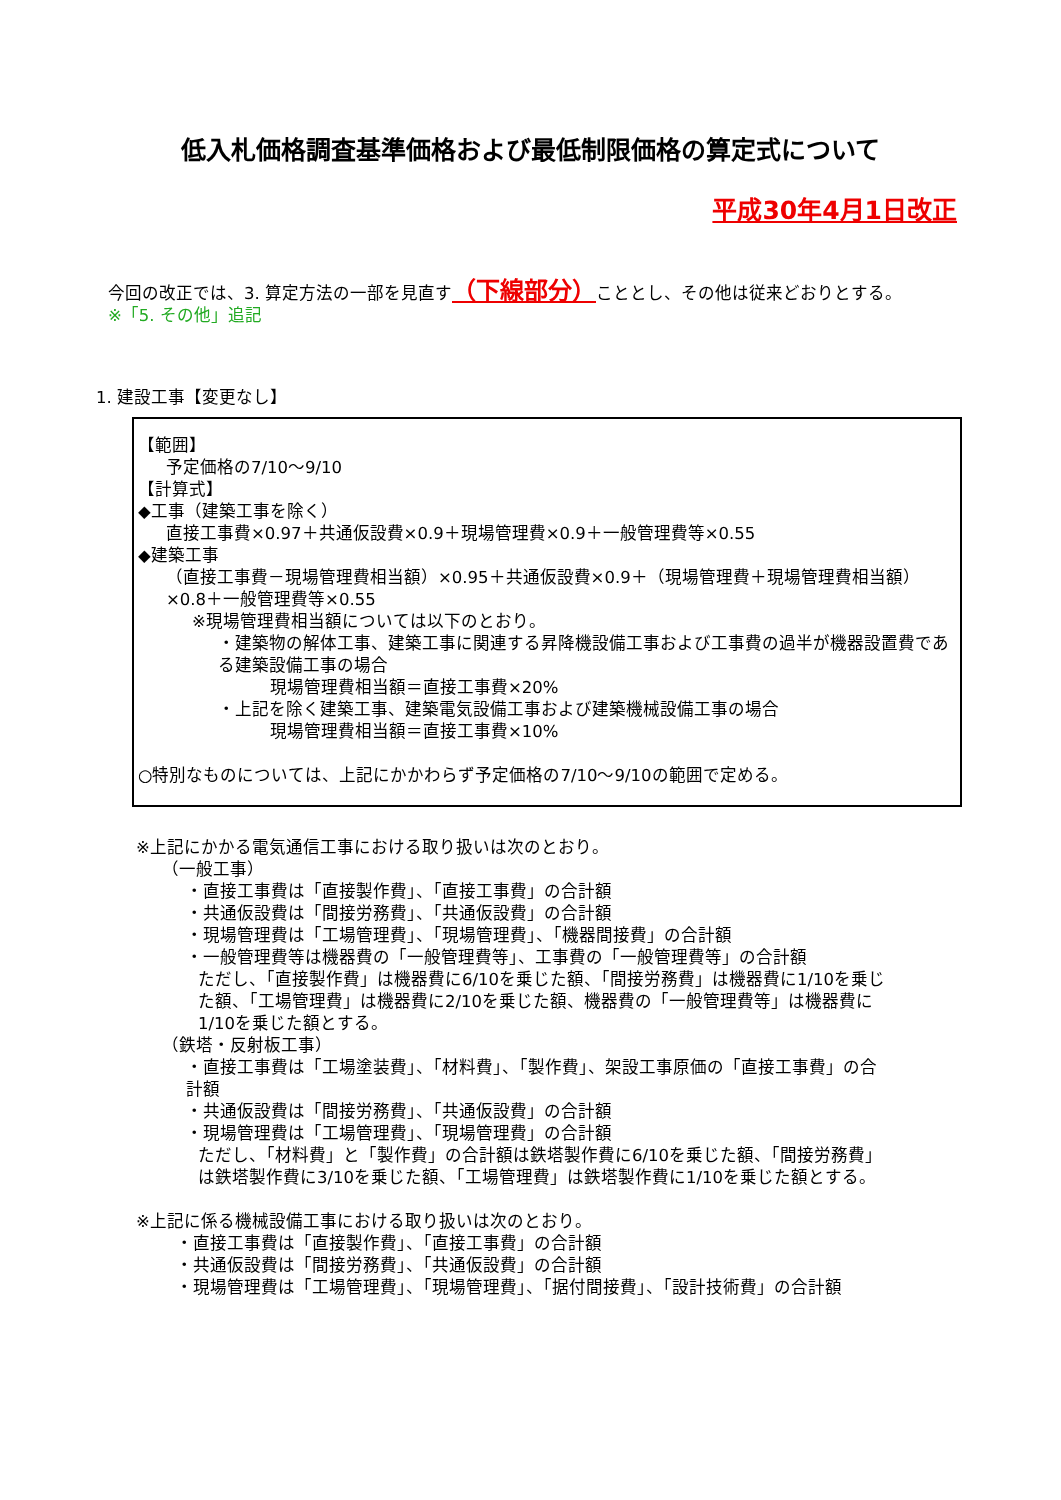低入札価格調査基準価格および最低制限価格の算定式について
平成30年4月1日改正
今回の改正では、3. 算定方法の一部を見直す（下線部分）こととし、その他は従来どおりとする。
※「5. その他」追記
1. 建設工事【変更なし】
【範囲】
予定価格の7/10～9/10
【計算式】
◆工事（建築工事を除く）
直接工事費×0.97＋共通仮設費×0.9＋現場管理費×0.9＋一般管理費等×0.55
◆建築工事
（直接工事費－現場管理費相当額）×0.95＋共通仮設費×0.9＋（現場管理費＋現場管理費相当額）×0.8＋一般管理費等×0.55
※現場管理費相当額については以下のとおり。
・建築物の解体工事、建築工事に関連する昇降機設備工事および工事費の過半が機器設置費である建築設備工事の場合
現場管理費相当額＝直接工事費×20%
・上記を除く建築工事、建築電気設備工事および建築機械設備工事の場合
現場管理費相当額＝直接工事費×10%
○特別なものについては、上記にかかわらず予定価格の7/10～9/10の範囲で定める。
※上記にかかる電気通信工事における取り扱いは次のとおり。
（一般工事）
・直接工事費は「直接製作費」、「直接工事費」の合計額
・共通仮設費は「間接労務費」、「共通仮設費」の合計額
・現場管理費は「工場管理費」、「現場管理費」、「機器間接費」の合計額
・一般管理費等は機器費の「一般管理費等」、工事費の「一般管理費等」の合計額
ただし、「直接製作費」は機器費に6/10を乗じた額、「間接労務費」は機器費に1/10を乗じた額、「工場管理費」は機器費に2/10を乗じた額、機器費の「一般管理費等」は機器費に1/10を乗じた額とする。
（鉄塔・反射板工事）
・直接工事費は「工場塗装費」、「材料費」、「製作費」、架設工事原価の「直接工事費」の合計額
・共通仮設費は「間接労務費」、「共通仮設費」の合計額
・現場管理費は「工場管理費」、「現場管理費」の合計額
ただし、「材料費」と「製作費」の合計額は鉄塔製作費に6/10を乗じた額、「間接労務費」は鉄塔製作費に3/10を乗じた額、「工場管理費」は鉄塔製作費に1/10を乗じた額とする。
※上記に係る機械設備工事における取り扱いは次のとおり。
・直接工事費は「直接製作費」、「直接工事費」の合計額
・共通仮設費は「間接労務費」、「共通仮設費」の合計額
・現場管理費は「工場管理費」、「現場管理費」、「据付間接費」、「設計技術費」の合計額